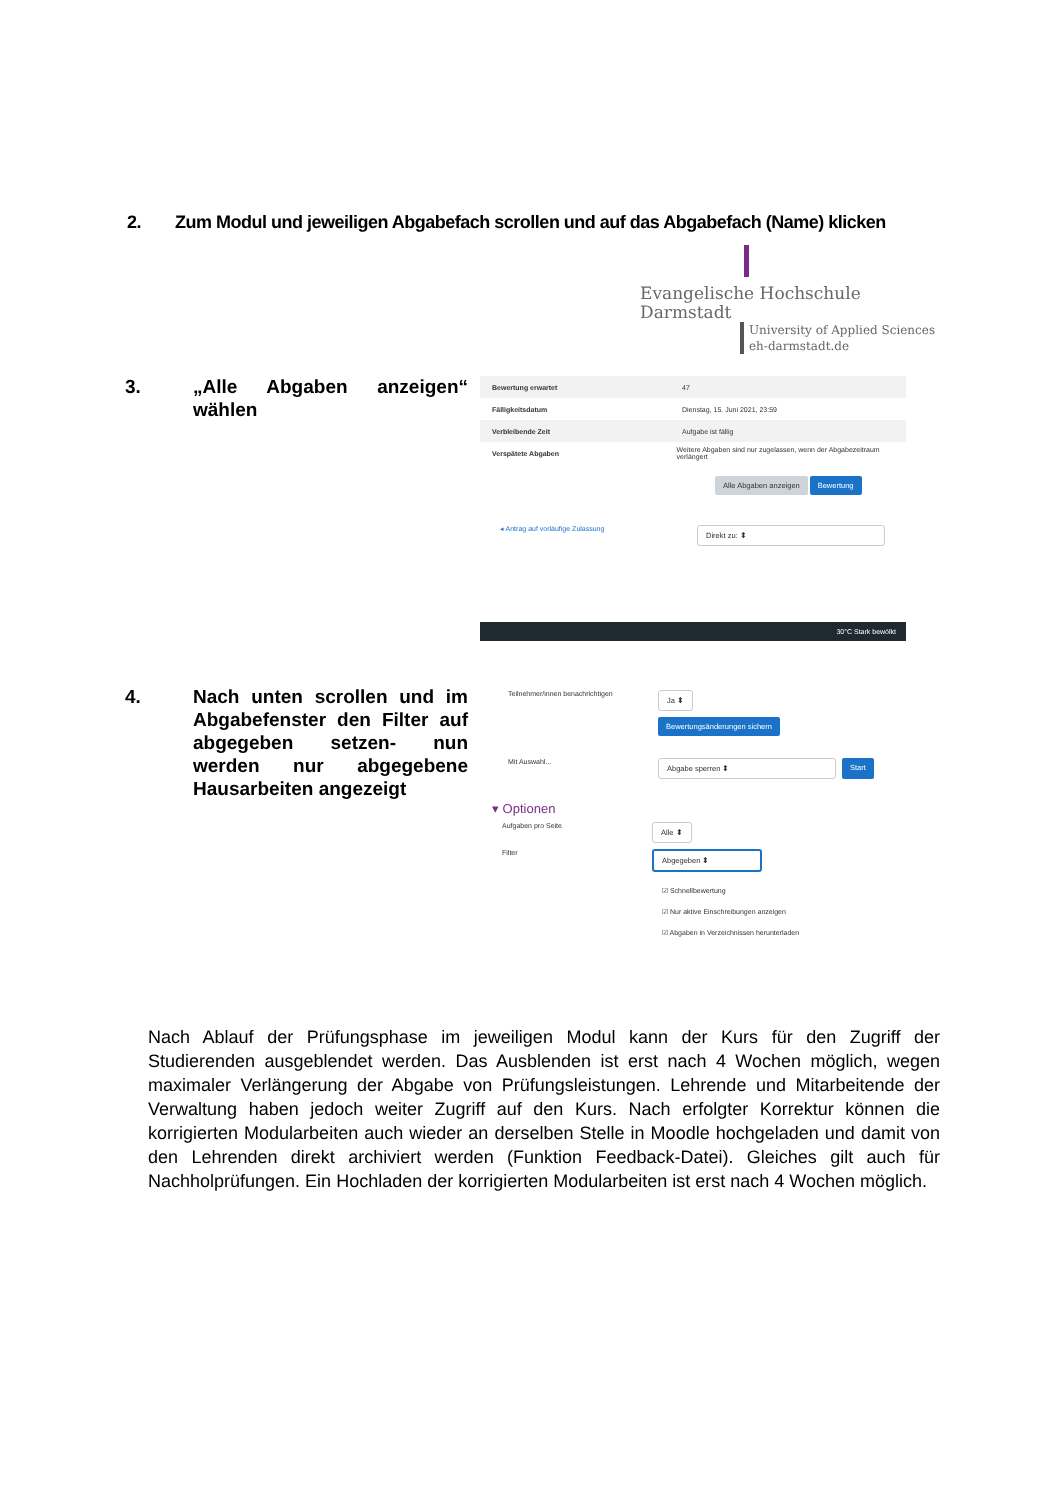2. Zum Modul und jeweiligen Abgabefach scrollen und auf das Abgabefach (Name) klicken
Evangelische Hochschule
Darmstadt
University of Applied Sciences
eh-darmstadt.de
3.
„Alle Abgaben anzeigen“ wählen
Bewertung erwartet 47
Fälligkeitsdatum Dienstag, 15. Juni 2021, 23:59
Verbleibende Zeit Aufgabe ist fällig
Verspätete Abgaben Weitere Abgaben sind nur zugelassen, wenn der Abgabezeitraum verlängert
Alle Abgaben anzeigen Bewertung
◂ Antrag auf vorläufige Zulassung Direkt zu: ⬍
30°C Stark bewölkt
4.
Nach unten scrollen und im Abgabefenster den Filter auf abgegeben setzen- nun werden nur abgegebene Hausarbeiten angezeigt
Teilnehmer/innen benachrichtigen Ja ⬍
Bewertungsänderungen sichern
Mit Auswahl... Abgabe sperren ⬍ Start
▾ Optionen
Aufgaben pro Seite Alle ⬍
Filter Abgegeben ⬍
☑ Schnellbewertung
☑ Nur aktive Einschreibungen anzeigen
☑ Abgaben in Verzeichnissen herunterladen
Nach Ablauf der Prüfungsphase im jeweiligen Modul kann der Kurs für den Zugriff der Studierenden ausgeblendet werden. Das Ausblenden ist erst nach 4 Wochen möglich, wegen maximaler Verlängerung der Abgabe von Prüfungsleistungen. Lehrende und Mitarbeitende der Verwaltung haben jedoch weiter Zugriff auf den Kurs. Nach erfolgter Korrektur können die korrigierten Modularbeiten auch wieder an derselben Stelle in Moodle hochgeladen und damit von den Lehrenden direkt archiviert werden (Funktion Feedback-Datei). Gleiches gilt auch für Nachholprüfungen. Ein Hochladen der korrigierten Modularbeiten ist erst nach 4 Wochen möglich.